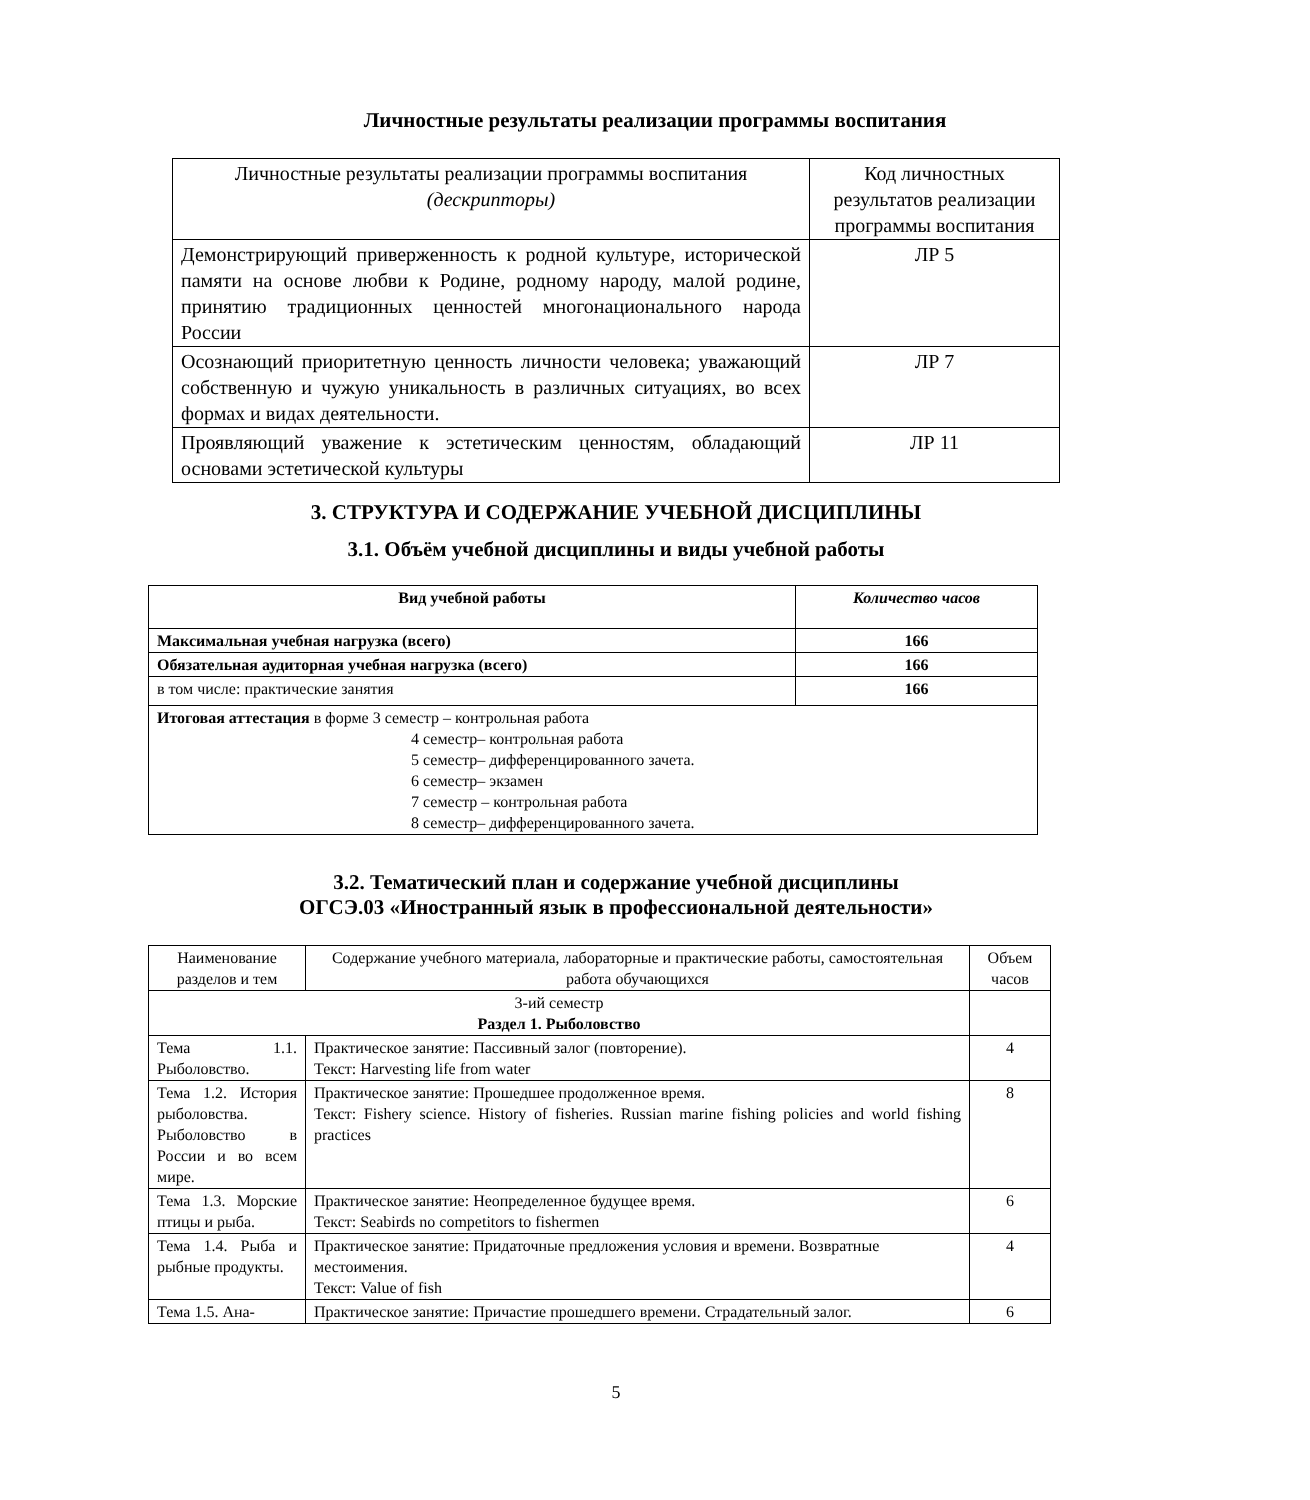Личностные результаты реализации программы воспитания
| Личностные результаты реализации программы воспитания (дескрипторы) | Код личностных результатов реализации программы воспитания |
| Демонстрирующий приверженность к родной культуре, исторической памяти на основе любви к Родине, родному народу, малой родине, принятию традиционных ценностей многонационального народа России | ЛР 5 |
| Осознающий приоритетную ценность личности человека; уважающий собственную и чужую уникальность в различных ситуациях, во всех формах и видах деятельности. | ЛР 7 |
| Проявляющий уважение к эстетическим ценностям, обладающий основами эстетической культуры | ЛР 11 |
3. СТРУКТУРА И СОДЕРЖАНИЕ УЧЕБНОЙ ДИСЦИПЛИНЫ
3.1. Объём учебной дисциплины и виды учебной работы
| Вид учебной работы | Количество часов |
| --- | --- |
| Максимальная учебная нагрузка (всего) | 166 |
| Обязательная аудиторная учебная нагрузка (всего) | 166 |
| в том числе: практические занятия | 166 |
| Итоговая аттестация в форме 3 семестр – контрольная работа 4 семестр– контрольная работа 5 семестр– дифференцированного зачета. 6 семестр– экзамен 7 семестр – контрольная работа 8 семестр– дифференцированного зачета. | |
3.2. Тематический план и содержание учебной дисциплины
ОГСЭ.03 «Иностранный язык в профессиональной деятельности»
| Наименование разделов и тем | Содержание учебного материала, лабораторные и практические работы, самостоятельная работа обучающихся | Объем часов |
| 3-ий семестр Раздел 1. Рыболовство | | |
| Тема 1.1. Рыболовство. | Практическое занятие: Пассивный залог (повторение). Текст: Harvesting life from water | 4 |
| Тема 1.2. История рыболовства. Рыболовство в России и во всем мире. | Практическое занятие: Прошедшее продолженное время. Текст: Fishery science. History of fisheries. Russian marine fishing policies and world fishing practices | 8 |
| Тема 1.3. Морские птицы и рыба. | Практическое занятие: Неопределенное будущее время. Текст: Seabirds no competitors to fishermen | 6 |
| Тема 1.4. Рыба и рыбные продукты. | Практическое занятие: Придаточные предложения условия и времени. Возвратные местоимения. Текст: Value of fish | 4 |
| Тема 1.5. Ана- | Практическое занятие: Причастие прошедшего времени. Страдательный залог. | 6 |
5